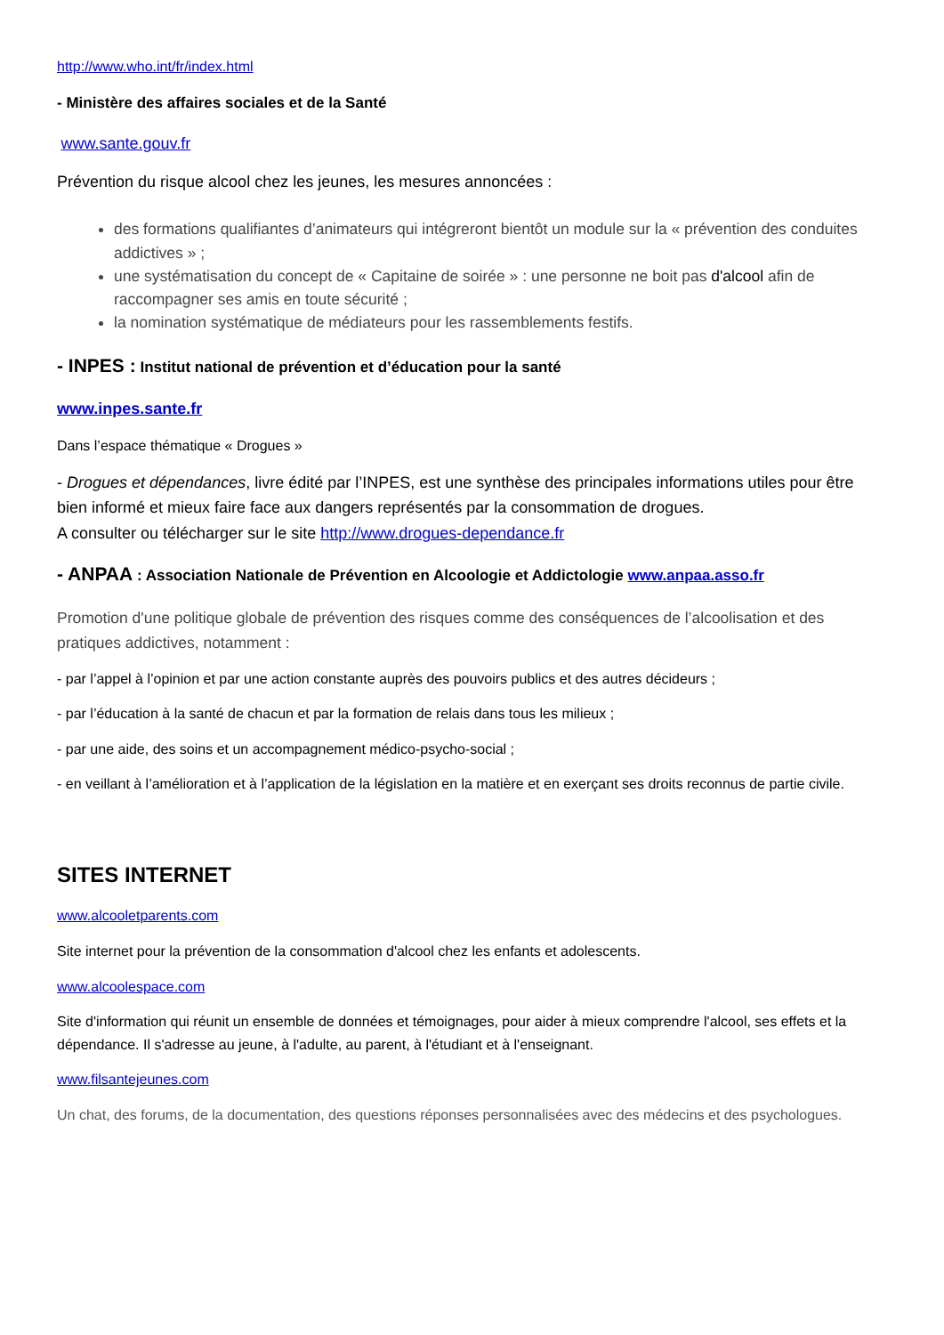http://www.who.int/fr/index.html
- Ministère des affaires sociales et de la Santé
www.sante.gouv.fr
Prévention du risque alcool chez les jeunes, les mesures annoncées :
des formations qualifiantes d’animateurs qui intégreront bientôt un module sur la « prévention des conduites addictives » ;
une systématisation du concept de « Capitaine de soirée » : une personne ne boit pas d'alcool afin de raccompagner ses amis en toute sécurité ;
la nomination systématique de médiateurs pour les rassemblements festifs.
- INPES : Institut national de prévention et d’éducation pour la santé
www.inpes.sante.fr
Dans l’espace thématique « Drogues »
- Drogues et dépendances, livre édité par l’INPES, est une synthèse des principales informations utiles pour être bien informé et mieux faire face aux dangers représentés par la consommation de drogues.
A consulter ou télécharger sur le site http://www.drogues-dependance.fr
- ANPAA : Association Nationale de Prévention en Alcoologie et Addictologie www.anpaa.asso.fr
Promotion d'une politique globale de prévention des risques comme des conséquences de l’alcoolisation et des pratiques addictives, notamment :
- par l’appel à l’opinion et par une action constante auprès des pouvoirs publics et des autres décideurs ;
- par l’éducation à la santé de chacun et par la formation de relais dans tous les milieux ;
- par une aide, des soins et un accompagnement médico-psycho-social ;
- en veillant à l’amélioration et à l’application de la législation en la matière et en exerçant ses droits reconnus de partie civile.
SITES INTERNET
www.alcooletparents.com
Site internet pour la prévention de la consommation d'alcool chez les enfants et adolescents.
www.alcoolespace.com
Site d'information qui réunit un ensemble de données et témoignages, pour aider à mieux comprendre l'alcool, ses effets et la dépendance. Il s'adresse au jeune, à l'adulte, au parent, à l'étudiant et à l'enseignant.
www.filsantejeunes.com
Un chat, des forums, de la documentation, des questions réponses personnalisées avec des médecins et des psychologues.